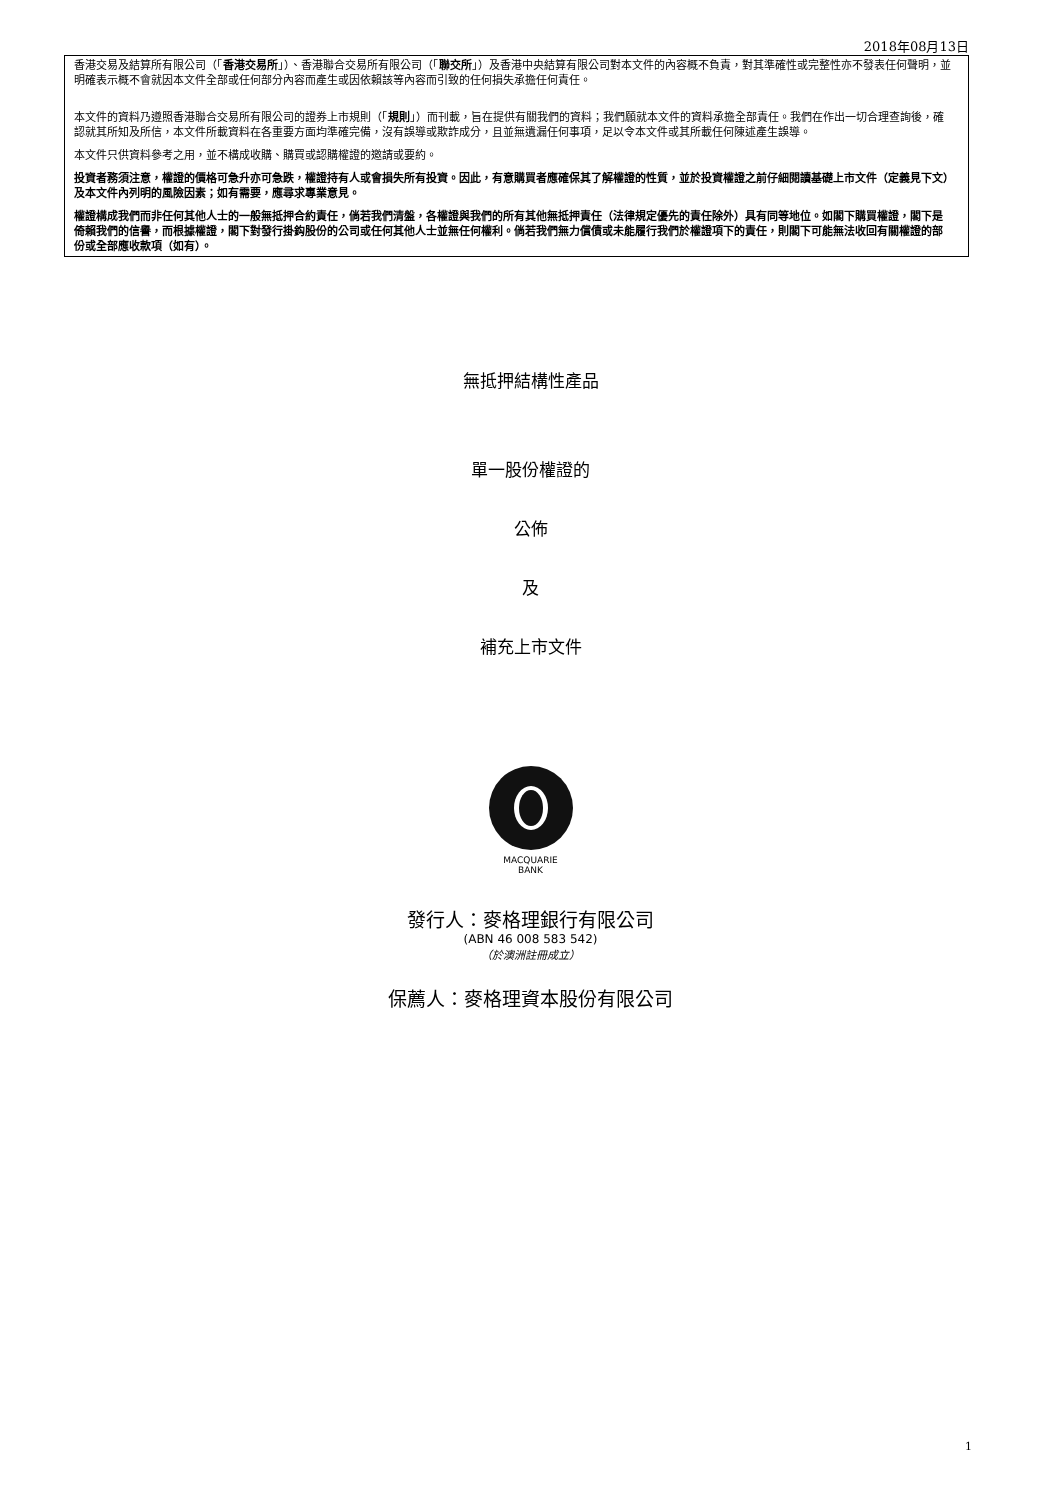2018年08月13日
香港交易及結算所有限公司（「香港交易所」）、香港聯合交易所有限公司（「聯交所」）及香港中央結算有限公司對本文件的內容概不負責，對其準確性或完整性亦不發表任何聲明，並明確表示概不會就因本文件全部或任何部分內容而產生或因依賴該等內容而引致的任何損失承擔任何責任。
本文件的資料乃遵照香港聯合交易所有限公司的證券上市規則（「規則」）而刊載，旨在提供有關我們的資料；我們願就本文件的資料承擔全部責任。我們在作出一切合理查詢後，確認就其所知及所信，本文件所載資料在各重要方面均準確完備，沒有誤導或欺詐成分，且並無遺漏任何事項，足以令本文件或其所載任何陳述產生誤導。
本文件只供資料參考之用，並不構成收購、購買或認購權證的邀請或要約。
投資者務須注意，權證的價格可急升亦可急跌，權證持有人或會損失所有投資。因此，有意購買者應確保其了解權證的性質，並於投資權證之前仔細閱讀基礎上市文件（定義見下文）及本文件內列明的風險因素；如有需要，應尋求專業意見。
權證構成我們而非任何其他人士的一般無抵押合約責任，倘若我們清盤，各權證與我們的所有其他無抵押責任（法律規定優先的責任除外）具有同等地位。如閣下購買權證，閣下是倚賴我們的信譽，而根據權證，閣下對發行掛鈎股份的公司或任何其他人士並無任何權利。倘若我們無力償債或未能履行我們於權證項下的責任，則閣下可能無法收回有關權證的部份或全部應收款項（如有）。
無抵押結構性產品
單一股份權證的
公佈
及
補充上市文件
MACQUARIE
BANK
發行人：麥格理銀行有限公司
(ABN 46 008 583 542)
（於澳洲註冊成立）
保薦人：麥格理資本股份有限公司
1